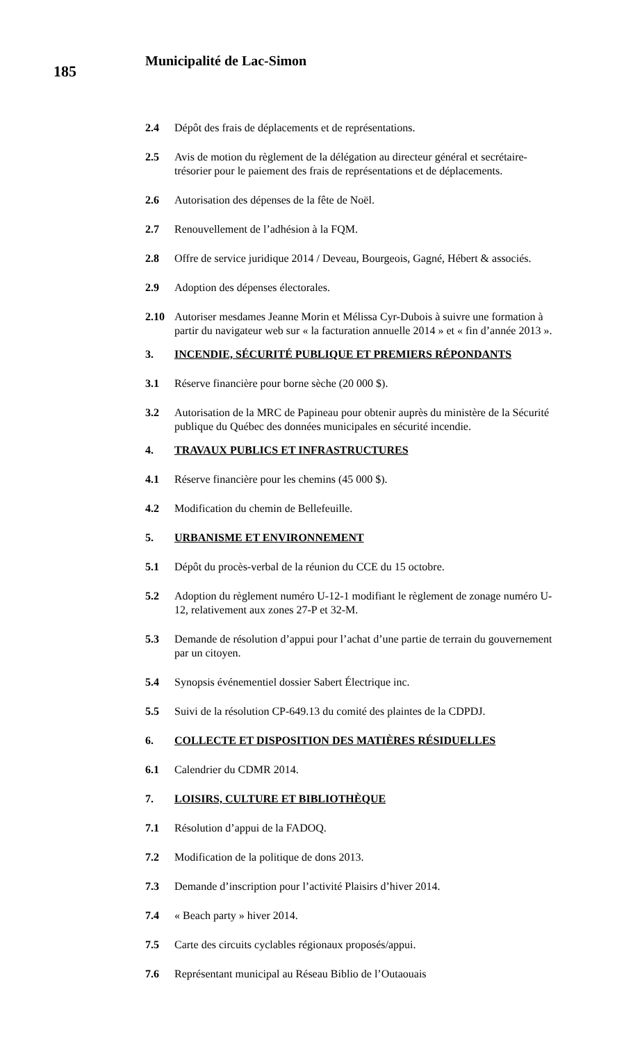185
Municipalité de Lac-Simon
2.4 Dépôt des frais de déplacements et de représentations.
2.5 Avis de motion du règlement de la délégation au directeur général et secrétaire-trésorier pour le paiement des frais de représentations et de déplacements.
2.6 Autorisation des dépenses de la fête de Noël.
2.7 Renouvellement de l’adhésion à la FQM.
2.8 Offre de service juridique 2014 / Deveau, Bourgeois, Gagné, Hébert & associés.
2.9 Adoption des dépenses électorales.
2.10 Autoriser mesdames Jeanne Morin et Mélissa Cyr-Dubois à suivre une formation à partir du navigateur web sur « la facturation annuelle 2014 » et « fin d’année 2013 ».
3. INCENDIE, SÉCURITÉ PUBLIQUE ET PREMIERS RÉPONDANTS
3.1 Réserve financière pour borne sèche (20 000 $).
3.2 Autorisation de la MRC de Papineau pour obtenir auprès du ministère de la Sécurité publique du Québec des données municipales en sécurité incendie.
4. TRAVAUX PUBLICS ET INFRASTRUCTURES
4.1 Réserve financière pour les chemins (45 000 $).
4.2 Modification du chemin de Bellefeuille.
5. URBANISME ET ENVIRONNEMENT
5.1 Dépôt du procès-verbal de la réunion du CCE du 15 octobre.
5.2 Adoption du règlement numéro U-12-1 modifiant le règlement de zonage numéro U-12, relativement aux zones 27-P et 32-M.
5.3 Demande de résolution d’appui pour l’achat d’une partie de terrain du gouvernement par un citoyen.
5.4 Synopsis événementiel dossier Sabert Électrique inc.
5.5 Suivi de la résolution CP-649.13 du comité des plaintes de la CDPDJ.
6. COLLECTE ET DISPOSITION DES MATIÈRES RÉSIDUELLES
6.1 Calendrier du CDMR 2014.
7. LOISIRS, CULTURE ET BIBLIOTHÈQUE
7.1 Résolution d’appui de la FADOQ.
7.2 Modification de la politique de dons 2013.
7.3 Demande d’inscription pour l’activité Plaisirs d’hiver 2014.
7.4 « Beach party » hiver 2014.
7.5 Carte des circuits cyclables régionaux proposés/appui.
7.6 Représentant municipal au Réseau Biblio de l’Outaouais